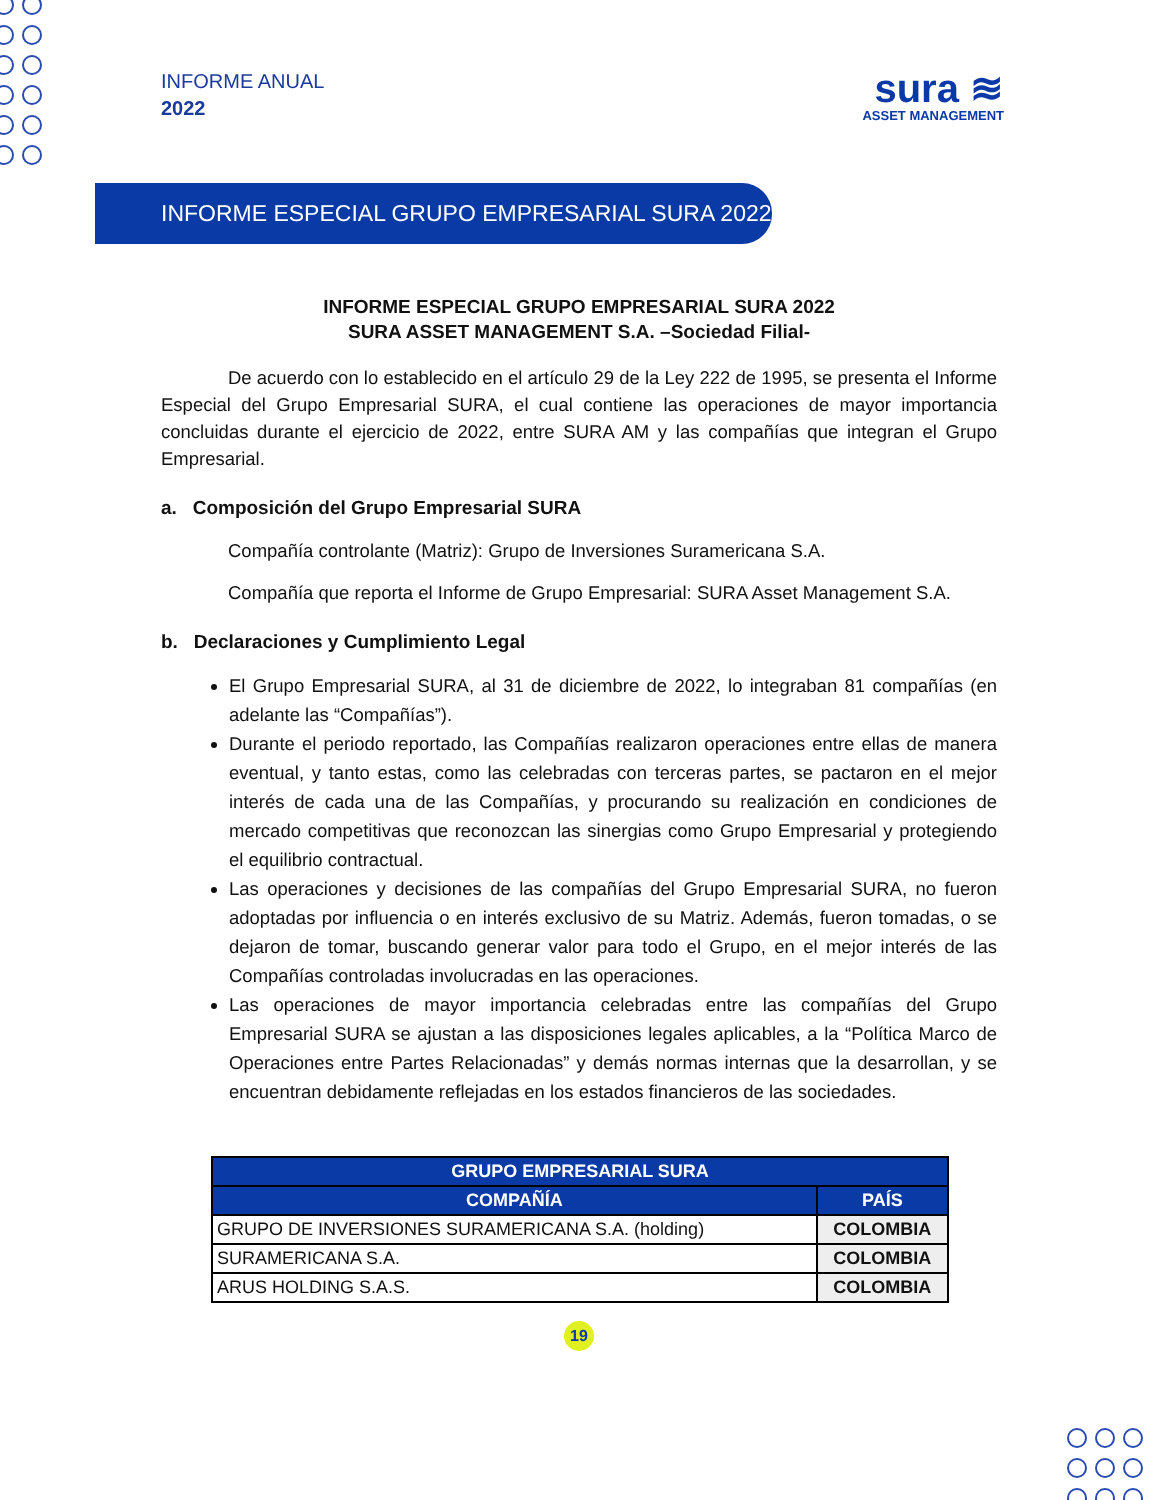INFORME ANUAL
2022
sura ≋
ASSET MANAGEMENT
INFORME ESPECIAL GRUPO EMPRESARIAL SURA 2022
INFORME ESPECIAL GRUPO EMPRESARIAL SURA 2022
SURA ASSET MANAGEMENT S.A. –Sociedad Filial-
De acuerdo con lo establecido en el artículo 29 de la Ley 222 de 1995, se presenta el Informe Especial del Grupo Empresarial SURA, el cual contiene las operaciones de mayor importancia concluidas durante el ejercicio de 2022, entre SURA AM y las compañías que integran el Grupo Empresarial.
a. Composición del Grupo Empresarial SURA
Compañía controlante (Matriz): Grupo de Inversiones Suramericana S.A.
Compañía que reporta el Informe de Grupo Empresarial: SURA Asset Management S.A.
b. Declaraciones y Cumplimiento Legal
El Grupo Empresarial SURA, al 31 de diciembre de 2022, lo integraban 81 compañías (en adelante las “Compañías”).
Durante el periodo reportado, las Compañías realizaron operaciones entre ellas de manera eventual, y tanto estas, como las celebradas con terceras partes, se pactaron en el mejor interés de cada una de las Compañías, y procurando su realización en condiciones de mercado competitivas que reconozcan las sinergias como Grupo Empresarial y protegiendo el equilibrio contractual.
Las operaciones y decisiones de las compañías del Grupo Empresarial SURA, no fueron adoptadas por influencia o en interés exclusivo de su Matriz. Además, fueron tomadas, o se dejaron de tomar, buscando generar valor para todo el Grupo, en el mejor interés de las Compañías controladas involucradas en las operaciones.
Las operaciones de mayor importancia celebradas entre las compañías del Grupo Empresarial SURA se ajustan a las disposiciones legales aplicables, a la “Política Marco de Operaciones entre Partes Relacionadas” y demás normas internas que la desarrollan, y se encuentran debidamente reflejadas en los estados financieros de las sociedades.
| GRUPO EMPRESARIAL SURA | |
| --- | --- |
| COMPAÑÍA | PAÍS |
| GRUPO DE INVERSIONES SURAMERICANA S.A. (holding) | COLOMBIA |
| SURAMERICANA S.A. | COLOMBIA |
| ARUS HOLDING S.A.S. | COLOMBIA |
19